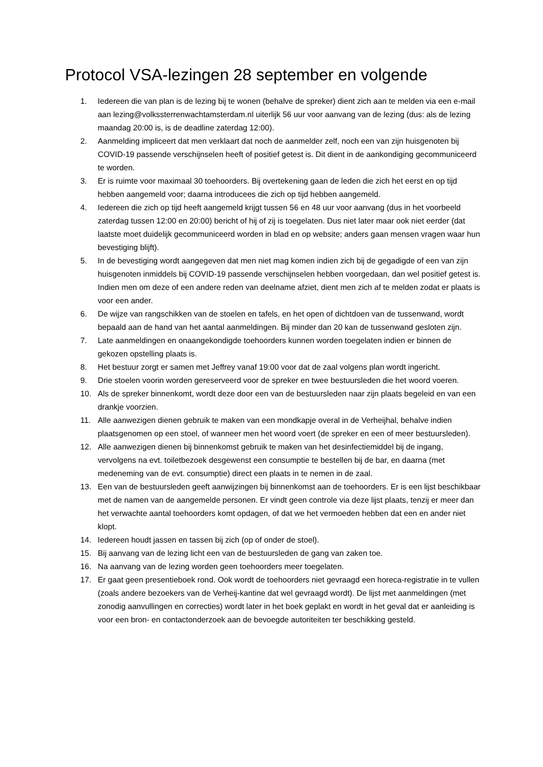Protocol VSA-lezingen 28 september en volgende
1. Iedereen die van plan is de lezing bij te wonen (behalve de spreker) dient zich aan te melden via een e-mail aan lezing@volkssterrenwachtamsterdam.nl uiterlijk 56 uur voor aanvang van de lezing (dus: als de lezing maandag 20:00 is, is de deadline zaterdag 12:00).
2. Aanmelding impliceert dat men verklaart dat noch de aanmelder zelf, noch een van zijn huisgenoten bij COVID-19 passende verschijnselen heeft of positief getest is. Dit dient in de aankondiging gecommuniceerd te worden.
3. Er is ruimte voor maximaal 30 toehoorders. Bij overtekening gaan de leden die zich het eerst en op tijd hebben aangemeld voor; daarna introducees die zich op tijd hebben aangemeld.
4. Iedereen die zich op tijd heeft aangemeld krijgt tussen 56 en 48 uur voor aanvang (dus in het voorbeeld zaterdag tussen 12:00 en 20:00) bericht of hij of zij is toegelaten. Dus niet later maar ook niet eerder (dat laatste moet duidelijk gecommuniceerd worden in blad en op website; anders gaan mensen vragen waar hun bevestiging blijft).
5. In de bevestiging wordt aangegeven dat men niet mag komen indien zich bij de gegadigde of een van zijn huisgenoten inmiddels bij COVID-19 passende verschijnselen hebben voorgedaan, dan wel positief getest is. Indien men om deze of een andere reden van deelname afziet, dient men zich af te melden zodat er plaats is voor een ander.
6. De wijze van rangschikken van de stoelen en tafels, en het open of dichtdoen van de tussenwand, wordt bepaald aan de hand van het aantal aanmeldingen. Bij minder dan 20 kan de tussenwand gesloten zijn.
7. Late aanmeldingen en onaangekondigde toehoorders kunnen worden toegelaten indien er binnen de gekozen opstelling plaats is.
8. Het bestuur zorgt er samen met Jeffrey vanaf 19:00 voor dat de zaal volgens plan wordt ingericht.
9. Drie stoelen voorin worden gereserveerd voor de spreker en twee bestuursleden die het woord voeren.
10. Als de spreker binnenkomt, wordt deze door een van de bestuursleden naar zijn plaats begeleid en van een drankje voorzien.
11. Alle aanwezigen dienen gebruik te maken van een mondkapje overal in de Verheijhal, behalve indien plaatsgenomen op een stoel, of wanneer men het woord voert (de spreker en een of meer bestuursleden).
12. Alle aanwezigen dienen bij binnenkomst gebruik te maken van het desinfectiemiddel bij de ingang, vervolgens na evt. toiletbezoek desgewenst een consumptie te bestellen bij de bar, en daarna (met medeneming van de evt. consumptie) direct een plaats in te nemen in de zaal.
13. Een van de bestuursleden geeft aanwijzingen bij binnenkomst aan de toehoorders. Er is een lijst beschikbaar met de namen van de aangemelde personen. Er vindt geen controle via deze lijst plaats, tenzij er meer dan het verwachte aantal toehoorders komt opdagen, of dat we het vermoeden hebben dat een en ander niet klopt.
14. Iedereen houdt jassen en tassen bij zich (op of onder de stoel).
15. Bij aanvang van de lezing licht een van de bestuursleden de gang van zaken toe.
16. Na aanvang van de lezing worden geen toehoorders meer toegelaten.
17. Er gaat geen presentieboek rond. Ook wordt de toehoorders niet gevraagd een horeca-registratie in te vullen (zoals andere bezoekers van de Verheij-kantine dat wel gevraagd wordt). De lijst met aanmeldingen (met zonodig aanvullingen en correcties) wordt later in het boek geplakt en wordt in het geval dat er aanleiding is voor een bron- en contactonderzoek aan de bevoegde autoriteiten ter beschikking gesteld.